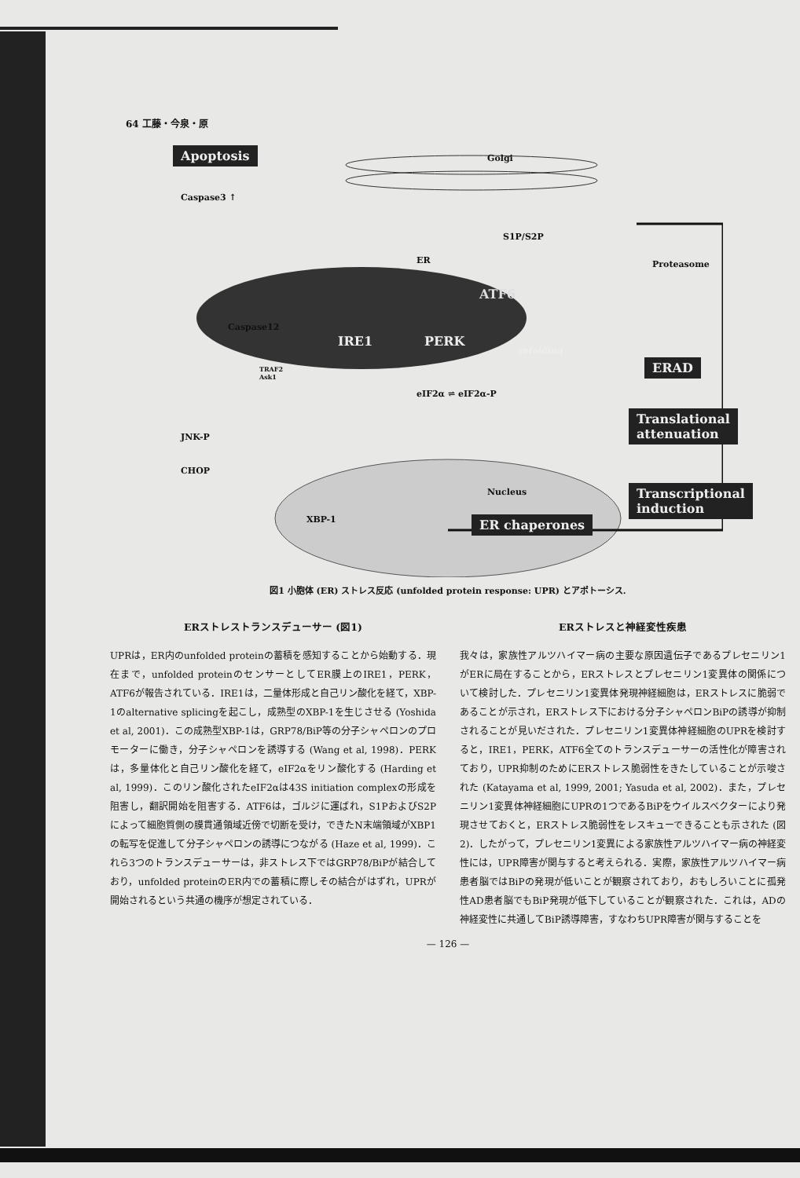64 工藤・今泉・原
Apoptosis
Caspase3 ↑
Golgi
S1P/S2P
ER Proteasome
ATF6
Caspase12
IRE1 PERK
refolding
ERAD
TRAF2
Ask1
eIF2α ⇌ eIF2α-P
Translational
attenuation
JNK-P
CHOP
Nucleus
Transcriptional
induction
XBP-1 ER chaperones
図1 小胞体 (ER) ストレス反応 (unfolded protein response: UPR) とアポトーシス.
ERストレストランスデューサー (図1)
UPRは，ER内のunfolded proteinの蓄積を感知することから始動する．現在まで，unfolded proteinのセンサーとしてER膜上のIRE1，PERK，ATF6が報告されている．IRE1は，二量体形成と自己リン酸化を経て，XBP-1のalternative splicingを起こし，成熟型のXBP-1を生じさせる (Yoshida et al, 2001)．この成熟型XBP-1は，GRP78/BiP等の分子シャペロンのプロモーターに働き，分子シャペロンを誘導する (Wang et al, 1998)．PERKは，多量体化と自己リン酸化を経て，eIF2αをリン酸化する (Harding et al, 1999)．このリン酸化されたeIF2αは43S initiation complexの形成を阻害し，翻訳開始を阻害する．ATF6は，ゴルジに運ばれ，S1PおよびS2Pによって細胞質側の膜貫通領域近傍で切断を受け，できたN末端領域がXBP1の転写を促進して分子シャペロンの誘導につながる (Haze et al, 1999)．これら3つのトランスデューサーは，非ストレス下ではGRP78/BiPが結合しており，unfolded proteinのER内での蓄積に際しその結合がはずれ，UPRが開始されるという共通の機序が想定されている．
ERストレスと神経変性疾患
我々は，家族性アルツハイマー病の主要な原因遺伝子であるプレセニリン1がERに局在することから，ERストレスとプレセニリン1変異体の関係について検討した．プレセニリン1変異体発現神経細胞は，ERストレスに脆弱であることが示され，ERストレス下における分子シャペロンBiPの誘導が抑制されることが見いだされた．プレセニリン1変異体神経細胞のUPRを検討すると，IRE1，PERK，ATF6全てのトランスデューサーの活性化が障害されており，UPR抑制のためにERストレス脆弱性をきたしていることが示唆された (Katayama et al, 1999, 2001; Yasuda et al, 2002)．また，プレセニリン1変異体神経細胞にUPRの1つであるBiPをウイルスベクターにより発現させておくと，ERストレス脆弱性をレスキューできることも示された (図2)．したがって，プレセニリン1変異による家族性アルツハイマー病の神経変性には，UPR障害が関与すると考えられる．実際，家族性アルツハイマー病患者脳ではBiPの発現が低いことが観察されており，おもしろいことに孤発性AD患者脳でもBiP発現が低下していることが観察された．これは，ADの神経変性に共通してBiP誘導障害，すなわちUPR障害が関与することを
— 126 —